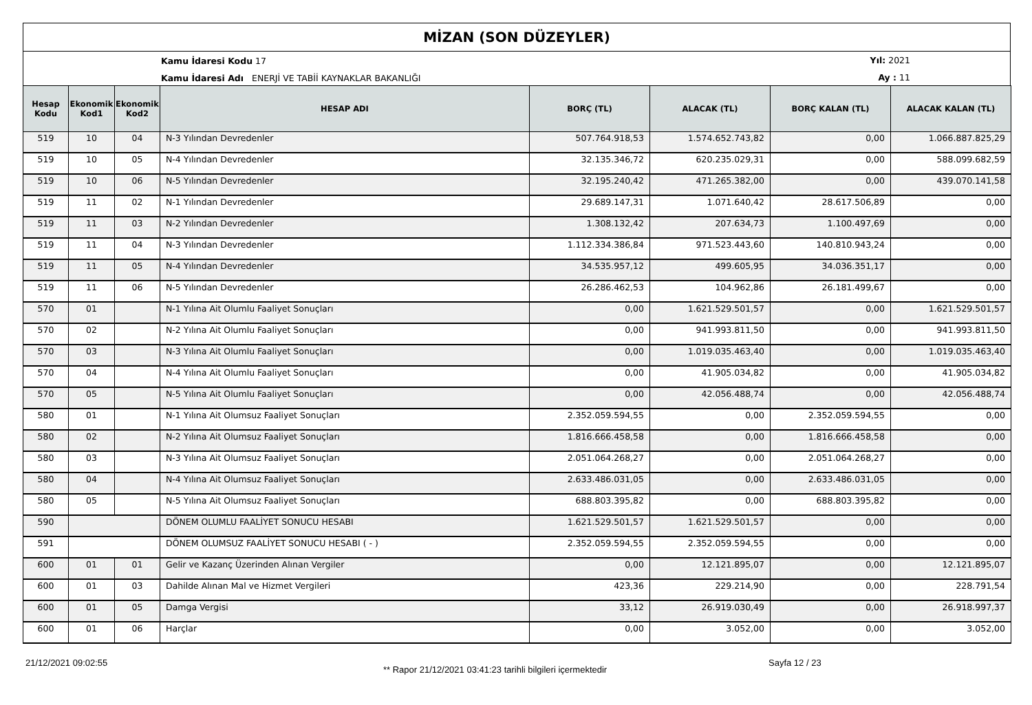MİZAN (SON DÜZEYLER)
Kamu İdaresi Kodu 17
Kamu İdaresi Adı ENERJİ VE TABİİ KAYNAKLAR BAKANLIĞI
Yıl: 2021
Ay : 11
| Hesap Kodu | Ekonomik Kod1 | Ekonomik Kod2 | HESAP ADI | BORÇ (TL) | ALACAK (TL) | BORÇ KALAN (TL) | ALACAK KALAN (TL) |
| --- | --- | --- | --- | --- | --- | --- | --- |
| 519 | 10 | 04 | N-3 Yılından Devredenler | 507.764.918,53 | 1.574.652.743,82 | 0,00 | 1.066.887.825,29 |
| 519 | 10 | 05 | N-4 Yılından Devredenler | 32.135.346,72 | 620.235.029,31 | 0,00 | 588.099.682,59 |
| 519 | 10 | 06 | N-5 Yılından Devredenler | 32.195.240,42 | 471.265.382,00 | 0,00 | 439.070.141,58 |
| 519 | 11 | 02 | N-1 Yılından Devredenler | 29.689.147,31 | 1.071.640,42 | 28.617.506,89 | 0,00 |
| 519 | 11 | 03 | N-2 Yılından Devredenler | 1.308.132,42 | 207.634,73 | 1.100.497,69 | 0,00 |
| 519 | 11 | 04 | N-3 Yılından Devredenler | 1.112.334.386,84 | 971.523.443,60 | 140.810.943,24 | 0,00 |
| 519 | 11 | 05 | N-4 Yılından Devredenler | 34.535.957,12 | 499.605,95 | 34.036.351,17 | 0,00 |
| 519 | 11 | 06 | N-5 Yılından Devredenler | 26.286.462,53 | 104.962,86 | 26.181.499,67 | 0,00 |
| 570 | 01 | | N-1 Yılına Ait Olumlu Faaliyet Sonuçları | 0,00 | 1.621.529.501,57 | 0,00 | 1.621.529.501,57 |
| 570 | 02 | | N-2 Yılına Ait Olumlu Faaliyet Sonuçları | 0,00 | 941.993.811,50 | 0,00 | 941.993.811,50 |
| 570 | 03 | | N-3 Yılına Ait Olumlu Faaliyet Sonuçları | 0,00 | 1.019.035.463,40 | 0,00 | 1.019.035.463,40 |
| 570 | 04 | | N-4 Yılına Ait Olumlu Faaliyet Sonuçları | 0,00 | 41.905.034,82 | 0,00 | 41.905.034,82 |
| 570 | 05 | | N-5 Yılına Ait Olumlu Faaliyet Sonuçları | 0,00 | 42.056.488,74 | 0,00 | 42.056.488,74 |
| 580 | 01 | | N-1 Yılına Ait Olumsuz Faaliyet Sonuçları | 2.352.059.594,55 | 0,00 | 2.352.059.594,55 | 0,00 |
| 580 | 02 | | N-2 Yılına Ait Olumsuz Faaliyet Sonuçları | 1.816.666.458,58 | 0,00 | 1.816.666.458,58 | 0,00 |
| 580 | 03 | | N-3 Yılına Ait Olumsuz Faaliyet Sonuçları | 2.051.064.268,27 | 0,00 | 2.051.064.268,27 | 0,00 |
| 580 | 04 | | N-4 Yılına Ait Olumsuz Faaliyet Sonuçları | 2.633.486.031,05 | 0,00 | 2.633.486.031,05 | 0,00 |
| 580 | 05 | | N-5 Yılına Ait Olumsuz Faaliyet Sonuçları | 688.803.395,82 | 0,00 | 688.803.395,82 | 0,00 |
| 590 | | | DÖNEM OLUMLU FAALİYET SONUCU HESABI | 1.621.529.501,57 | 1.621.529.501,57 | 0,00 | 0,00 |
| 591 | | | DÖNEM OLUMSUZ FAALİYET SONUCU HESABI ( - ) | 2.352.059.594,55 | 2.352.059.594,55 | 0,00 | 0,00 |
| 600 | 01 | 01 | Gelir ve Kazanç Üzerinden Alınan Vergiler | 0,00 | 12.121.895,07 | 0,00 | 12.121.895,07 |
| 600 | 01 | 03 | Dahilde Alınan Mal ve Hizmet Vergileri | 423,36 | 229.214,90 | 0,00 | 228.791,54 |
| 600 | 01 | 05 | Damga Vergisi | 33,12 | 26.919.030,49 | 0,00 | 26.918.997,37 |
| 600 | 01 | 06 | Harçlar | 0,00 | 3.052,00 | 0,00 | 3.052,00 |
21/12/2021 09:02:55
** Rapor 21/12/2021 03:41:23 tarihli bilgileri içermektedir
Sayfa 12 / 23